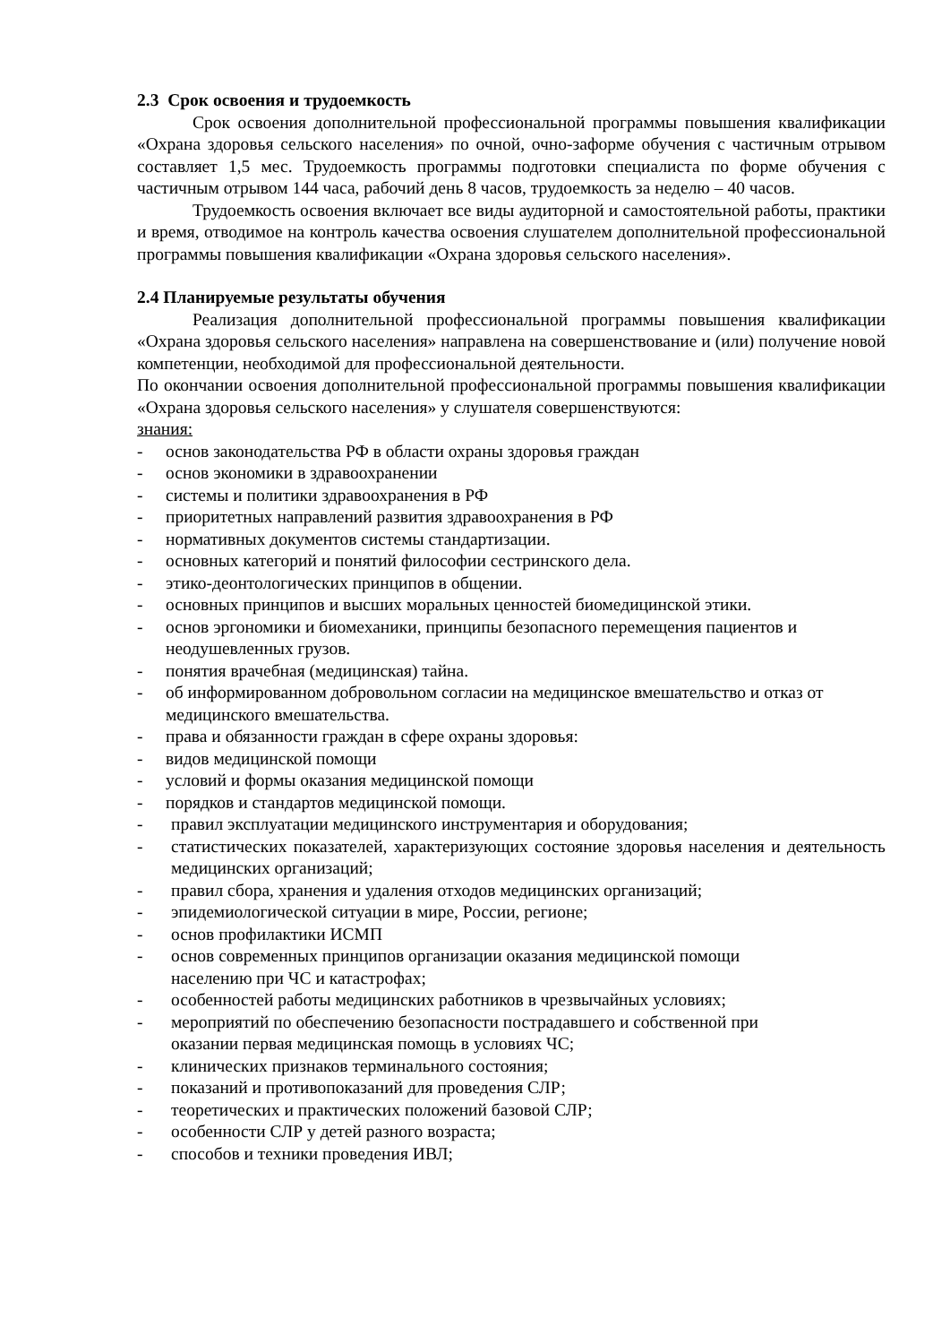2.3 Срок освоения и трудоемкость
Срок освоения дополнительной профессиональной программы повышения квалификации «Охрана здоровья сельского населения» по очной, очно-заформе обучения с частичным отрывом составляет 1,5 мес. Трудоемкость программы подготовки специалиста по форме обучения с частичным отрывом 144 часа, рабочий день 8 часов, трудоемкость за неделю – 40 часов.
Трудоемкость освоения включает все виды аудиторной и самостоятельной работы, практики и время, отводимое на контроль качества освоения слушателем дополнительной профессиональной программы повышения квалификации «Охрана здоровья сельского населения».
2.4 Планируемые результаты обучения
Реализация дополнительной профессиональной программы повышения квалификации «Охрана здоровья сельского населения» направлена на совершенствование и (или) получение новой компетенции, необходимой для профессиональной деятельности.
По окончании освоения дополнительной профессиональной программы повышения квалификации «Охрана здоровья сельского населения» у слушателя совершенствуются:
знания:
- основ законодательства РФ в области охраны здоровья граждан
- основ экономики в здравоохранении
- системы и политики здравоохранения в РФ
- приоритетных направлений развития здравоохранения в РФ
- нормативных документов системы стандартизации.
- основных категорий и понятий философии сестринского дела.
- этико-деонтологических принципов в общении.
- основных принципов и высших моральных ценностей биомедицинской этики.
- основ эргономики и биомеханики, принципы безопасного перемещения пациентов и неодушевленных грузов.
- понятия врачебная (медицинская) тайна.
- об информированном добровольном согласии на медицинское вмешательство и отказ от медицинского вмешательства.
- права и обязанности граждан в сфере охраны здоровья:
- видов медицинской помощи
- условий и формы оказания медицинской помощи
- порядков и стандартов медицинской помощи.
- правил эксплуатации медицинского инструментария и оборудования;
- статистических показателей, характеризующих состояние здоровья населения и деятельность медицинских организаций;
- правил сбора, хранения и удаления отходов медицинских организаций;
- эпидемиологической ситуации в мире, России, регионе;
- основ профилактики ИСМП
- основ современных принципов организации оказания медицинской помощи
населению при ЧС и катастрофах;
- особенностей работы медицинских работников в чрезвычайных условиях;
- мероприятий по обеспечению безопасности пострадавшего и собственной при
оказании первая медицинская помощь в условиях ЧС;
- клинических признаков терминального состояния;
- показаний и противопоказаний для проведения СЛР;
- теоретических и практических положений базовой СЛР;
- особенности СЛР у детей разного возраста;
- способов и техники проведения ИВЛ;